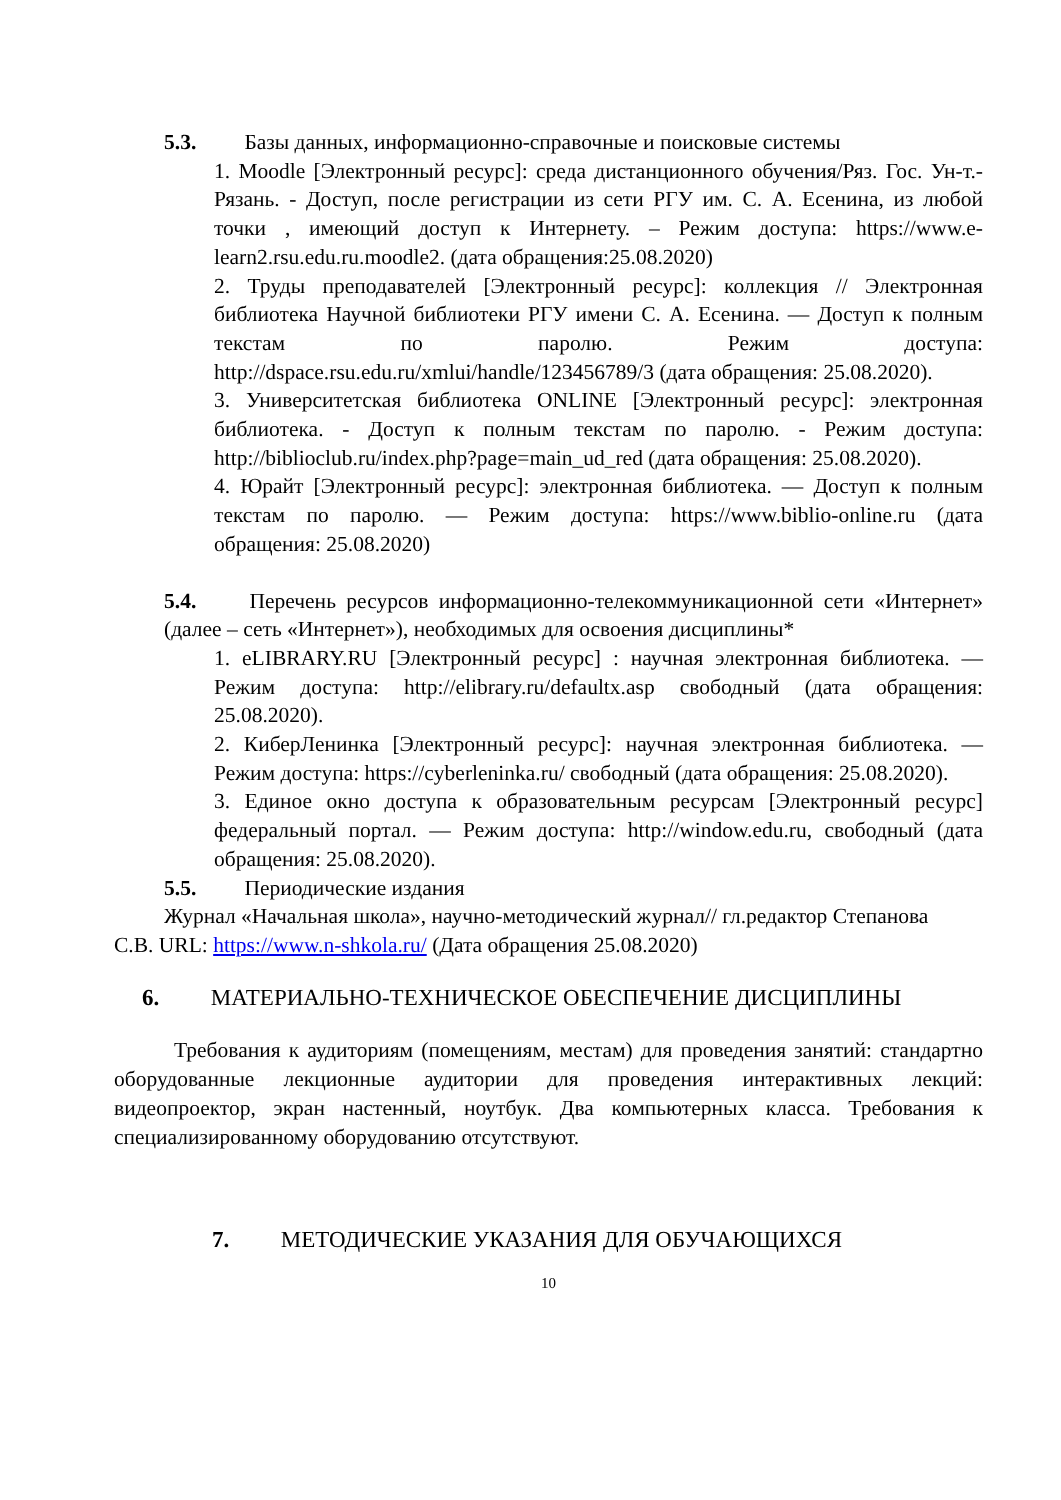5.3. Базы данных, информационно-справочные и поисковые системы
1. Moodle [Электронный ресурс]: среда дистанционного обучения/Ряз. Гос. Ун-т.-Рязань. - Доступ, после регистрации из сети РГУ им. С. А. Есенина, из любой точки , имеющий доступ к Интернету. – Режим доступа: https://www.e-learn2.rsu.edu.ru.moodle2. (дата обращения:25.08.2020)
2. Труды преподавателей [Электронный ресурс]: коллекция // Электронная библиотека Научной библиотеки РГУ имени С. А. Есенина. — Доступ к полным текстам по паролю. Режим доступа: http://dspace.rsu.edu.ru/xmlui/handle/123456789/3 (дата обращения: 25.08.2020).
3. Университетская библиотека ONLINE [Электронный ресурс]: электронная библиотека. - Доступ к полным текстам по паролю. - Режим доступа: http://biblioclub.ru/index.php?page=main_ud_red (дата обращения: 25.08.2020).
4. Юрайт [Электронный ресурс]: электронная библиотека. — Доступ к полным текстам по паролю. — Режим доступа: https://www.biblio-online.ru (дата обращения: 25.08.2020)
5.4. Перечень ресурсов информационно-телекоммуникационной сети «Интернет» (далее – сеть «Интернет»), необходимых для освоения дисциплины*
1. eLIBRARY.RU [Электронный ресурс] : научная электронная библиотека. — Режим доступа: http://elibrary.ru/defaultx.asp свободный (дата обращения: 25.08.2020).
2. КиберЛенинка [Электронный ресурс]: научная электронная библиотека. — Режим доступа: https://cyberleninka.ru/ свободный (дата обращения: 25.08.2020).
3. Единое окно доступа к образовательным ресурсам [Электронный ресурс] федеральный портал. — Режим доступа: http://window.edu.ru, свободный (дата обращения: 25.08.2020).
5.5. Периодические издания
Журнал «Начальная школа», научно-методический журнал// гл.редактор Степанова
С.В. URL: https://www.n-shkola.ru/ (Дата обращения 25.08.2020)
6. МАТЕРИАЛЬНО-ТЕХНИЧЕСКОЕ ОБЕСПЕЧЕНИЕ ДИСЦИПЛИНЫ
Требования к аудиториям (помещениям, местам) для проведения занятий: стандартно оборудованные лекционные аудитории для проведения интерактивных лекций: видеопроектор, экран настенный, ноутбук. Два компьютерных класса. Требования к специализированному оборудованию отсутствуют.
7. МЕТОДИЧЕСКИЕ УКАЗАНИЯ ДЛЯ ОБУЧАЮЩИХСЯ
10